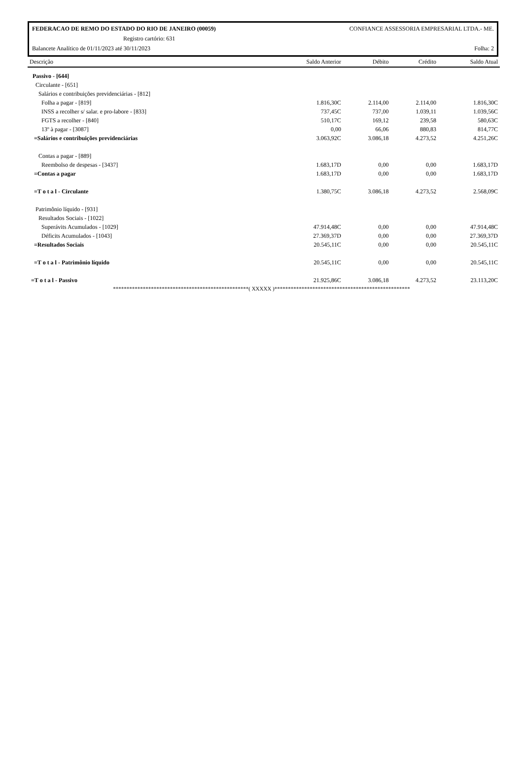FEDERACAO DE REMO DO ESTADO DO RIO DE JANEIRO (00059) CONFIANCE ASSESSORIA EMPRESARIAL LTDA.- ME.
Registro cartório: 631
Balancete Analítico de 01/11/2023 até 30/11/2023 Folha: 2
| Descrição | Saldo Anterior | Débito | Crédito | Saldo Atual |
| --- | --- | --- | --- | --- |
| Passivo - [644] | | | | |
| Circulante - [651] | | | | |
| Salários e contribuições previdenciárias - [812] | | | | |
| Folha a pagar - [819] | 1.816,30C | 2.114,00 | 2.114,00 | 1.816,30C |
| INSS a recolher s/ salar. e pro-labore - [833] | 737,45C | 737,00 | 1.039,11 | 1.039,56C |
| FGTS a recolher - [840] | 510,17C | 169,12 | 239,58 | 580,63C |
| 13º à pagar - [3087] | 0,00 | 66,06 | 880,83 | 814,77C |
| =Salários e contribuições previdenciárias | 3.063,92C | 3.086,18 | 4.273,52 | 4.251,26C |
| Contas a pagar - [889] | | | | |
| Reembolso de despesas - [3437] | 1.683,17D | 0,00 | 0,00 | 1.683,17D |
| =Contas a pagar | 1.683,17D | 0,00 | 0,00 | 1.683,17D |
| =T o t a l - Circulante | 1.380,75C | 3.086,18 | 4.273,52 | 2.568,09C |
| Patrimônio líquido - [931] | | | | |
| Resultados Sociais - [1022] | | | | |
| Superávits Acumulados - [1029] | 47.914,48C | 0,00 | 0,00 | 47.914,48C |
| Déficits Acumulados - [1043] | 27.369,37D | 0,00 | 0,00 | 27.369,37D |
| =Resultados Sociais | 20.545,11C | 0,00 | 0,00 | 20.545,11C |
| =T o t a l - Patrimônio líquido | 20.545,11C | 0,00 | 0,00 | 20.545,11C |
| =T o t a l - Passivo | 21.925,86C | 3.086,18 | 4.273,52 | 23.113,20C |
**************************************************( XXXXX )**************************************************